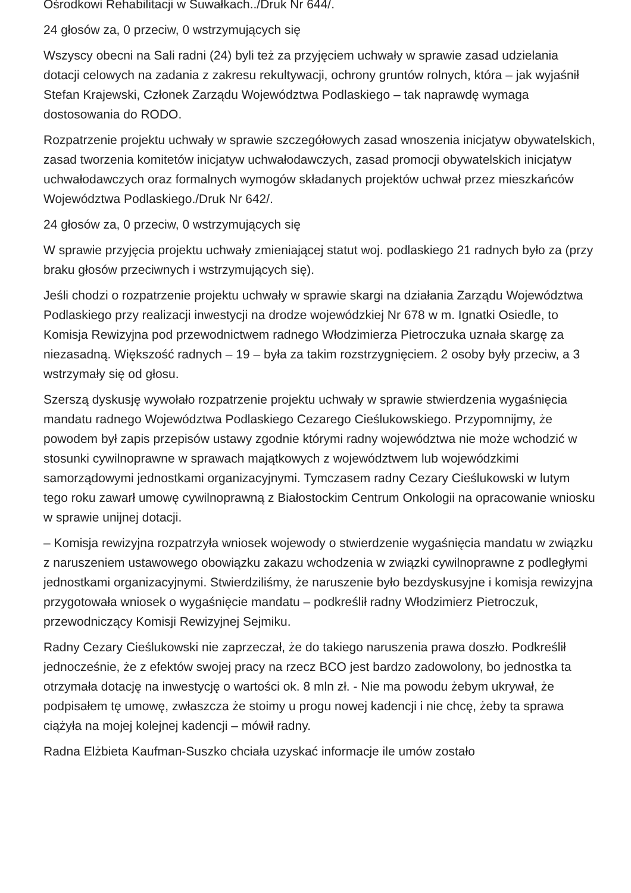Ośrodkowi Rehabilitacji w Suwałkach../Druk Nr 644/.
24 głosów za, 0 przeciw, 0 wstrzymujących się
Wszyscy obecni na Sali radni (24) byli też za przyjęciem uchwały w sprawie zasad udzielania dotacji celowych na zadania z zakresu rekultywacji, ochrony gruntów rolnych, która – jak wyjaśnił Stefan Krajewski, Członek Zarządu Województwa Podlaskiego – tak naprawdę wymaga dostosowania do RODO.
Rozpatrzenie projektu uchwały w sprawie szczegółowych zasad wnoszenia inicjatyw obywatelskich, zasad tworzenia komitetów inicjatyw uchwałodawczych, zasad promocji obywatelskich inicjatyw uchwałodawczych oraz formalnych wymogów składanych projektów uchwał przez mieszkańców Województwa Podlaskiego./Druk Nr 642/.
24 głosów za, 0 przeciw, 0 wstrzymujących się
W sprawie przyjęcia projektu uchwały zmieniającej statut woj. podlaskiego 21 radnych było za (przy braku głosów przeciwnych i wstrzymujących się).
Jeśli chodzi o rozpatrzenie projektu uchwały w sprawie skargi na działania Zarządu Województwa Podlaskiego przy realizacji inwestycji na drodze wojewódzkiej Nr 678 w m. Ignatki Osiedle, to Komisja Rewizyjna pod przewodnictwem radnego Włodzimierza Pietroczuka uznała skargę za niezasadną. Większość radnych – 19 – była za takim rozstrzygnięciem. 2 osoby były przeciw, a 3 wstrzymały się od głosu.
Szerszą dyskusję wywołało rozpatrzenie projektu uchwały w sprawie stwierdzenia wygaśnięcia mandatu radnego Województwa Podlaskiego Cezarego Cieślukowskiego. Przypomnijmy, że powodem był zapis przepisów ustawy zgodnie którymi radny województwa nie może wchodzić w stosunki cywilnoprawne w sprawach majątkowych z województwem lub wojewódzkimi samorządowymi jednostkami organizacyjnymi. Tymczasem radny Cezary Cieślukowski w lutym tego roku zawarł umowę cywilnoprawną z Białostockim Centrum Onkologii na opracowanie wniosku w sprawie unijnej dotacji.
– Komisja rewizyjna rozpatrzyła wniosek wojewody o stwierdzenie wygaśnięcia mandatu w związku z naruszeniem ustawowego obowiązku zakazu wchodzenia w związki cywilnoprawne z podległymi jednostkami organizacyjnymi. Stwierdziliśmy, że naruszenie było bezdyskusyjne i komisja rewizyjna przygotowała wniosek o wygaśnięcie mandatu – podkreślił radny Włodzimierz Pietroczuk, przewodniczący Komisji Rewizyjnej Sejmiku.
Radny Cezary Cieślukowski nie zaprzeczał, że do takiego naruszenia prawa doszło. Podkreślił jednocześnie, że z efektów swojej pracy na rzecz BCO jest bardzo zadowolony, bo jednostka ta otrzymała dotację na inwestycję o wartości ok. 8 mln zł. - Nie ma powodu żebym ukrywał, że podpisałem tę umowę, zwłaszcza że stoimy u progu nowej kadencji i nie chcę, żeby ta sprawa ciążyła na mojej kolejnej kadencji – mówił radny.
Radna Elżbieta Kaufman-Suszko chciała uzyskać informacje ile umów zostało